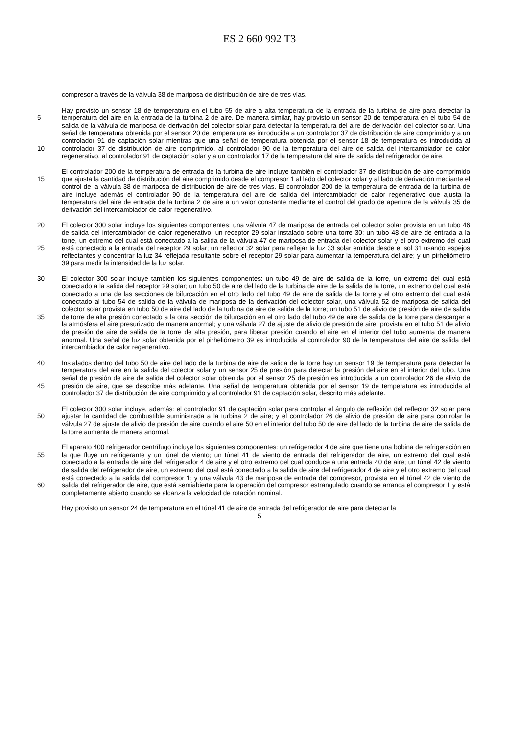ES 2 660 992 T3
compresor a través de la válvula 38 de mariposa de distribución de aire de tres vías.
Hay provisto un sensor 18 de temperatura en el tubo 55 de aire a alta temperatura de la entrada de la turbina de aire para detectar la temperatura del aire en la entrada de la turbina 2 de aire. De manera similar, hay provisto un sensor 20 5 de temperatura en el tubo 54 de salida de la válvula de mariposa de derivación del colector solar para detectar la temperatura del aire de derivación del colector solar. Una señal de temperatura obtenida por el sensor 20 de temperatura es introducida a un controlador 37 de distribución de aire comprimido y a un controlador 91 de captación solar mientras que una señal de temperatura obtenida por el sensor 18 de temperatura es introducida al controlador 37 de distribución de aire comprimido, al controlador 90 de la temperatura del aire de salida del intercambiador de calor 10 regenerativo, al controlador 91 de captación solar y a un controlador 17 de la temperatura del aire de salida del refrigerador de aire.
El controlador 200 de la temperatura de entrada de la turbina de aire incluye también el controlador 37 de distribución de aire comprimido que ajusta la cantidad de distribución del aire comprimido desde el compresor 1 al lado del colector 15 solar y al lado de derivación mediante el control de la válvula 38 de mariposa de distribución de aire de tres vías. El controlador 200 de la temperatura de entrada de la turbina de aire incluye además el controlador 90 de la temperatura del aire de salida del intercambiador de calor regenerativo que ajusta la temperatura del aire de entrada de la turbina 2 de aire a un valor constante mediante el control del grado de apertura de la válvula 35 de derivación del intercambiador de calor regenerativo.
20 El colector 300 solar incluye los siguientes componentes: una válvula 47 de mariposa de entrada del colector solar provista en un tubo 46 de salida del intercambiador de calor regenerativo; un receptor 29 solar instalado sobre una torre 30; un tubo 48 de aire de entrada a la torre, un extremo del cual está conectado a la salida de la válvula 47 de mariposa de entrada del colector solar y el otro extremo del cual está conectado a la entrada del receptor 29 solar; un reflector 32 25 solar para reflejar la luz 33 solar emitida desde el sol 31 usando espejos reflectantes y concentrar la luz 34 reflejada resultante sobre el receptor 29 solar para aumentar la temperatura del aire; y un pirheliómetro 39 para medir la intensidad de la luz solar.
El colector 300 solar incluye también los siguientes componentes: un tubo 49 de aire de salida de la torre, un extremo 30 del cual está conectado a la salida del receptor 29 solar; un tubo 50 de aire del lado de la turbina de aire de la salida de la torre, un extremo del cual está conectado a una de las secciones de bifurcación en el otro lado del tubo 49 de aire de salida de la torre y el otro extremo del cual está conectado al tubo 54 de salida de la válvula de mariposa de la derivación del colector solar, una válvula 52 de mariposa de salida del colector solar provista en tubo 50 de aire del lado de la turbina de aire de salida de la torre; un tubo 51 de alivio de presión de aire de salida de torre de alta presión 35 conectado a la otra sección de bifurcación en el otro lado del tubo 49 de aire de salida de la torre para descargar a la atmósfera el aire presurizado de manera anormal; y una válvula 27 de ajuste de alivio de presión de aire, provista en el tubo 51 de alivio de presión de aire de salida de la torre de alta presión, para liberar presión cuando el aire en el interior del tubo aumenta de manera anormal. Una señal de luz solar obtenida por el pirheliómetro 39 es introducida al controlador 90 de la temperatura del aire de salida del intercambiador de calor regenerativo.
40 Instalados dentro del tubo 50 de aire del lado de la turbina de aire de salida de la torre hay un sensor 19 de temperatura para detectar la temperatura del aire en la salida del colector solar y un sensor 25 de presión para detectar la presión del aire en el interior del tubo. Una señal de presión de aire de salida del colector solar obtenida por el sensor 25 de presión es introducida a un controlador 26 de alivio de presión de aire, que se describe más adelante. Una señal de 45 temperatura obtenida por el sensor 19 de temperatura es introducida al controlador 37 de distribución de aire comprimido y al controlador 91 de captación solar, descrito más adelante.
El colector 300 solar incluye, además: el controlador 91 de captación solar para controlar el ángulo de reflexión del reflector 32 solar para ajustar la cantidad de combustible suministrada a la turbina 2 de aire; y el controlador 26 de alivio 50 de presión de aire para controlar la válvula 27 de ajuste de alivio de presión de aire cuando el aire 50 en el interior del tubo 50 de aire del lado de la turbina de aire de salida de la torre aumenta de manera anormal.
El aparato 400 refrigerador centrífugo incluye los siguientes componentes: un refrigerador 4 de aire que tiene una bobina de refrigeración en la que fluye un refrigerante y un túnel de viento; un túnel 41 de viento de entrada del 55 refrigerador de aire, un extremo del cual está conectado a la entrada de aire del refrigerador 4 de aire y el otro extremo del cual conduce a una entrada 40 de aire; un túnel 42 de viento de salida del refrigerador de aire, un extremo del cual está conectado a la salida de aire del refrigerador 4 de aire y el otro extremo del cual está conectado a la salida del compresor 1; y una válvula 43 de mariposa de entrada del compresor, provista en el túnel 42 de viento de salida del refrigerador de aire, que está semiabierta para la operación del compresor estrangulado cuando se arranca el 60 compresor 1 y está completamente abierto cuando se alcanza la velocidad de rotación nominal.
Hay provisto un sensor 24 de temperatura en el túnel 41 de aire de entrada del refrigerador de aire para detectar la
5